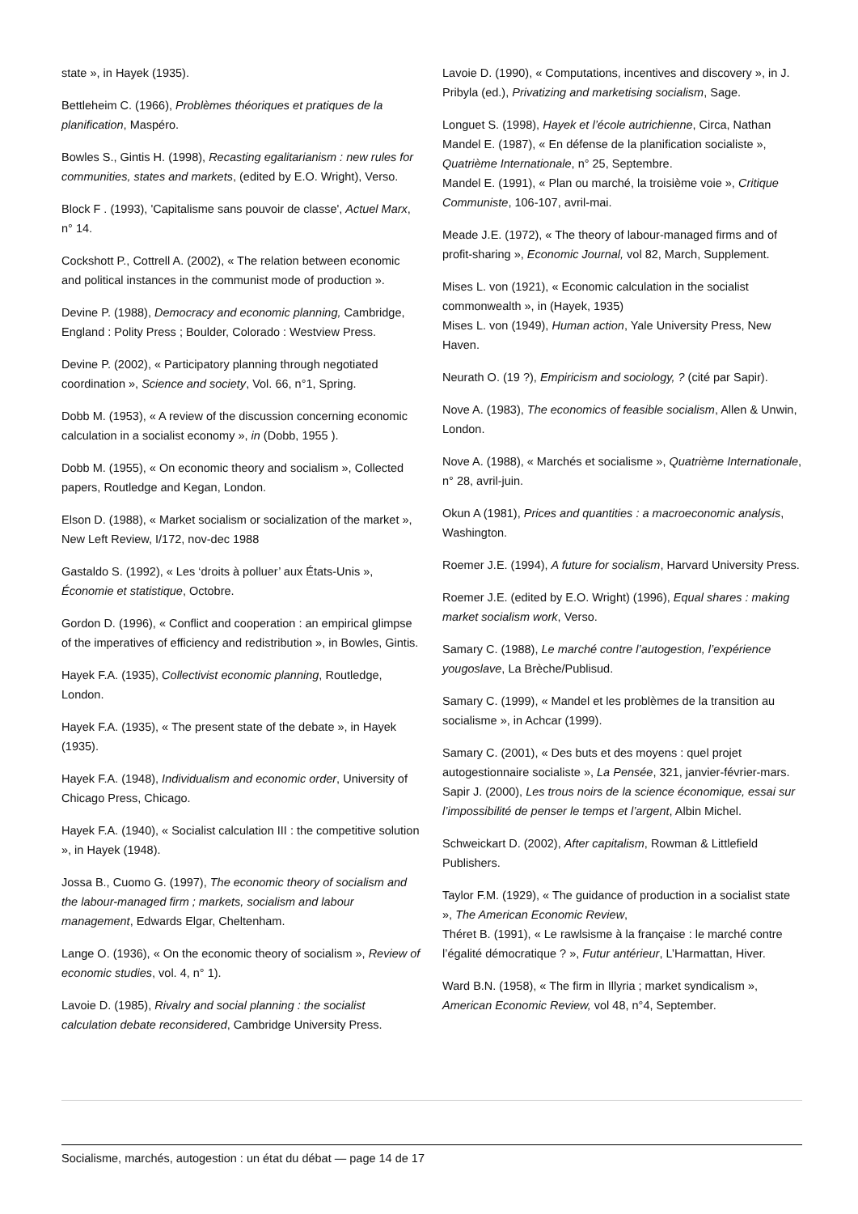state », in Hayek (1935).
Bettleheim C. (1966), Problèmes théoriques et pratiques de la planification, Maspéro.
Bowles S., Gintis H. (1998), Recasting egalitarianism : new rules for communities, states and markets, (edited by E.O. Wright), Verso.
Block F . (1993), 'Capitalisme sans pouvoir de classe', Actuel Marx, n° 14.
Cockshott P., Cottrell A. (2002), « The relation between economic and political instances in the communist mode of production ».
Devine P. (1988), Democracy and economic planning, Cambridge, England : Polity Press ; Boulder, Colorado : Westview Press.
Devine P. (2002), « Participatory planning through negotiated coordination », Science and society, Vol. 66, n°1, Spring.
Dobb M. (1953), « A review of the discussion concerning economic calculation in a socialist economy », in (Dobb, 1955 ).
Dobb M. (1955), « On economic theory and socialism », Collected papers, Routledge and Kegan, London.
Elson D. (1988), « Market socialism or socialization of the market », New Left Review, I/172, nov-dec 1988
Gastaldo S. (1992), « Les ‘droits à polluer’ aux États-Unis », Économie et statistique, Octobre.
Gordon D. (1996), « Conflict and cooperation : an empirical glimpse of the imperatives of efficiency and redistribution », in Bowles, Gintis.
Hayek F.A. (1935), Collectivist economic planning, Routledge, London.
Hayek F.A. (1935), « The present state of the debate », in Hayek (1935).
Hayek F.A. (1948), Individualism and economic order, University of Chicago Press, Chicago.
Hayek F.A. (1940), « Socialist calculation III : the competitive solution », in Hayek (1948).
Jossa B., Cuomo G. (1997), The economic theory of socialism and the labour-managed firm ; markets, socialism and labour management, Edwards Elgar, Cheltenham.
Lange O. (1936), « On the economic theory of socialism », Review of economic studies, vol. 4, n° 1).
Lavoie D. (1985), Rivalry and social planning : the socialist calculation debate reconsidered, Cambridge University Press.
Lavoie D. (1990), « Computations, incentives and discovery », in J. Pribyla (ed.), Privatizing and marketising socialism, Sage.
Longuet S. (1998), Hayek et l’école autrichienne, Circa, Nathan
Mandel E. (1987), « En défense de la planification socialiste », Quatrième Internationale, n° 25, Septembre.
Mandel E. (1991), « Plan ou marché, la troisième voie », Critique Communiste, 106-107, avril-mai.
Meade J.E. (1972), « The theory of labour-managed firms and of profit-sharing », Economic Journal, vol 82, March, Supplement.
Mises L. von (1921), « Economic calculation in the socialist commonwealth », in (Hayek, 1935)
Mises L. von (1949), Human action, Yale University Press, New Haven.
Neurath O. (19 ?), Empiricism and sociology, ? (cité par Sapir).
Nove A. (1983), The economics of feasible socialism, Allen & Unwin, London.
Nove A. (1988), « Marchés et socialisme », Quatrième Internationale, n° 28, avril-juin.
Okun A (1981), Prices and quantities : a macroeconomic analysis, Washington.
Roemer J.E. (1994), A future for socialism, Harvard University Press.
Roemer J.E. (edited by E.O. Wright) (1996), Equal shares : making market socialism work, Verso.
Samary C. (1988), Le marché contre l’autogestion, l’expérience yougoslave, La Brèche/Publisud.
Samary C. (1999), « Mandel et les problèmes de la transition au socialisme », in Achcar (1999).
Samary C. (2001), « Des buts et des moyens : quel projet autogestionnaire socialiste », La Pensée, 321, janvier-février-mars.
Sapir J. (2000), Les trous noirs de la science économique, essai sur l’impossibilité de penser le temps et l’argent, Albin Michel.
Schweickart D. (2002), After capitalism, Rowman & Littlefield Publishers.
Taylor F.M. (1929), « The guidance of production in a socialist state », The American Economic Review,
Théret B. (1991), « Le rawlsisme à la française : le marché contre l’égalité démocratique ? », Futur antérieur, L’Harmattan, Hiver.
Ward B.N. (1958), « The firm in Illyria ; market syndicalism », American Economic Review, vol 48, n°4, September.
Socialisme, marchés, autogestion : un état du débat — page 14 de 17